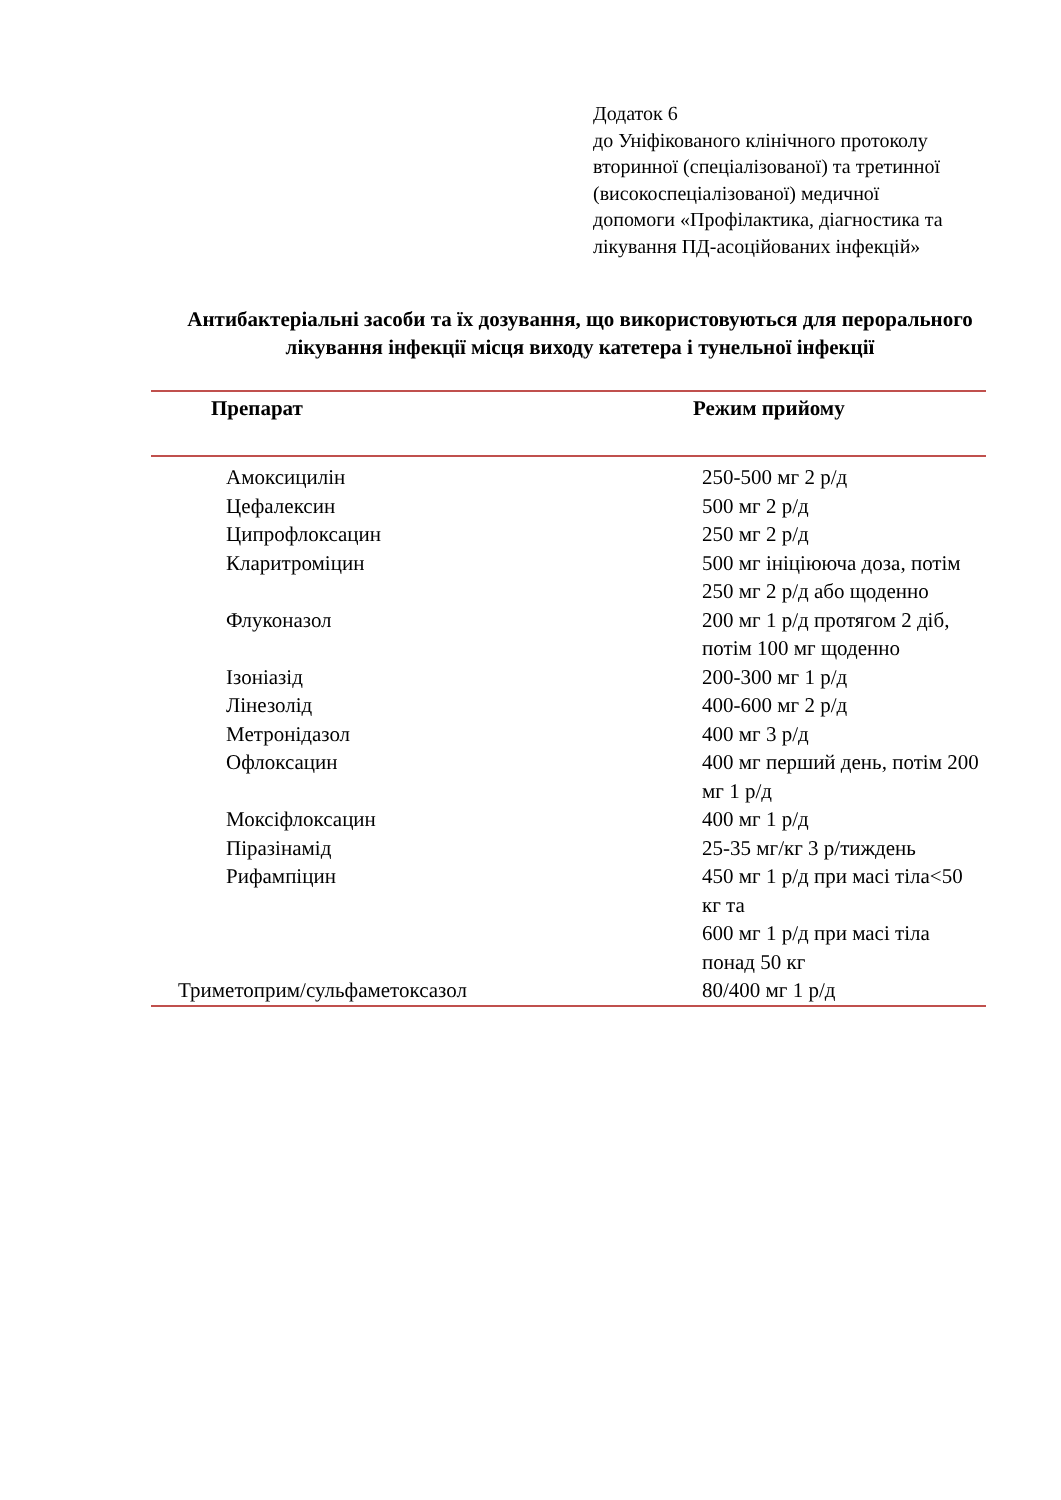Додаток 6
до Уніфікованого клінічного протоколу
вторинної (спеціалізованої) та третинної
(високоспеціалізованої) медичної
допомоги «Профілактика, діагностика та
лікування ПД-асоційованих інфекцій»
Антибактеріальні засоби та їх дозування, що використовуються для перорального лікування інфекції місця виходу катетера і тунельної інфекції
| Препарат | Режим прийому |
| --- | --- |
| Амоксицилін | 250-500 мг 2 р/д |
| Цефалексин | 500 мг 2 р/д |
| Ципрофлоксацин | 250 мг 2 р/д |
| Кларитроміцин | 500 мг ініціююча доза, потім 250 мг 2 р/д або щоденно |
| Флуконазол | 200 мг 1 р/д протягом 2 діб, потім 100 мг щоденно |
| Ізоніазід | 200-300 мг 1 р/д |
| Лінезолід | 400-600 мг 2 р/д |
| Метронідазол | 400 мг 3 р/д |
| Офлоксацин | 400 мг перший день, потім 200 мг 1 р/д |
| Моксіфлоксацин | 400 мг 1 р/д |
| Піразінамід | 25-35 мг/кг 3 р/тиждень |
| Рифампіцин | 450 мг 1 р/д при масі тіла<50 кг та 600 мг 1 р/д при масі тіла понад 50 кг |
| Триметоприм/сульфаметоксазол | 80/400 мг 1 р/д |